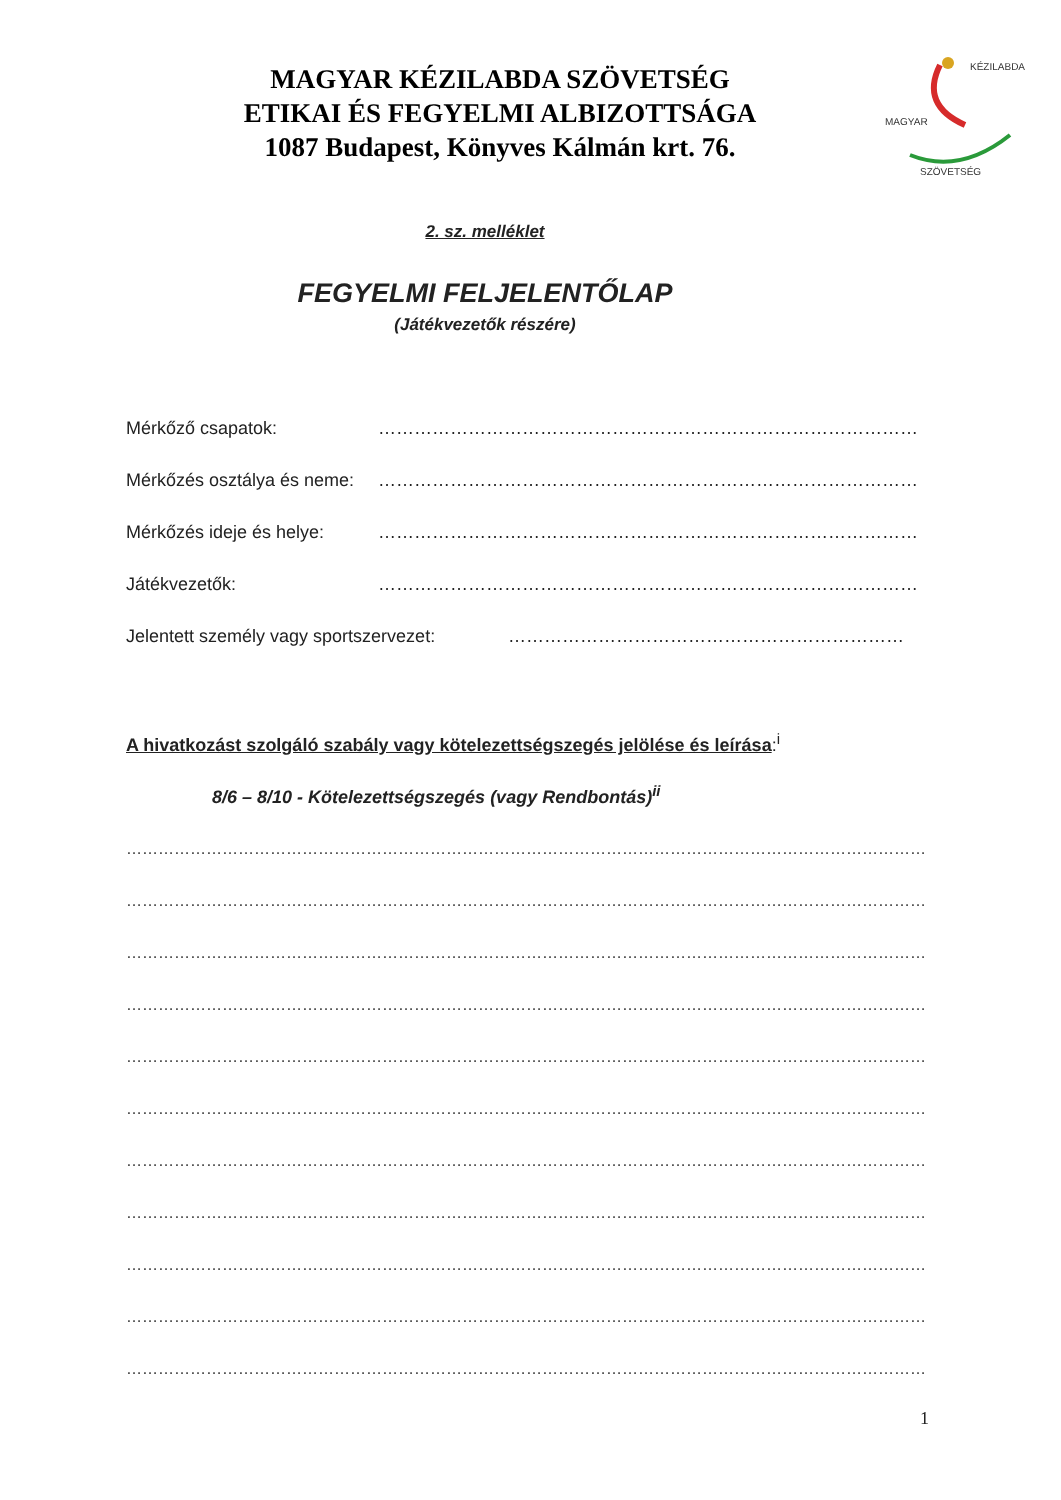MAGYAR KÉZILABDA SZÖVETSÉG
ETIKAI ÉS FEGYELMI ALBIZOTTSÁGA
1087 Budapest, Könyves Kálmán krt. 76.
SZÖVETSÉG
KÉZILABDA
MAGYAR
2. sz. melléklet
FEGYELMI FELJELENTŐLAP
(Játékvezetők részére)
Mérkőző csapatok: ………………………………………………………………………………
Mérkőzés osztálya és neme: ………………………………………………………………………………
Mérkőzés ideje és helye: ………………………………………………………………………………
Játékvezetők: ………………………………………………………………………………
Jelentett személy vagy sportszervezet: …………………………………………………………
A hivatkozást szolgáló szabály vagy kötelezettségszegés jelölése és leírása:<sup>i</sup>
8/6 – 8/10 - Kötelezettségszegés (vagy Rendbontás)<sup>ii</sup>
…………………………………………………………………………………………………………………………………………
…………………………………………………………………………………………………………………………………………
…………………………………………………………………………………………………………………………………………
…………………………………………………………………………………………………………………………………………
…………………………………………………………………………………………………………………………………………
…………………………………………………………………………………………………………………………………………
…………………………………………………………………………………………………………………………………………
…………………………………………………………………………………………………………………………………………
…………………………………………………………………………………………………………………………………………
…………………………………………………………………………………………………………………………………………
…………………………………………………………………………………………………………………………………………
1